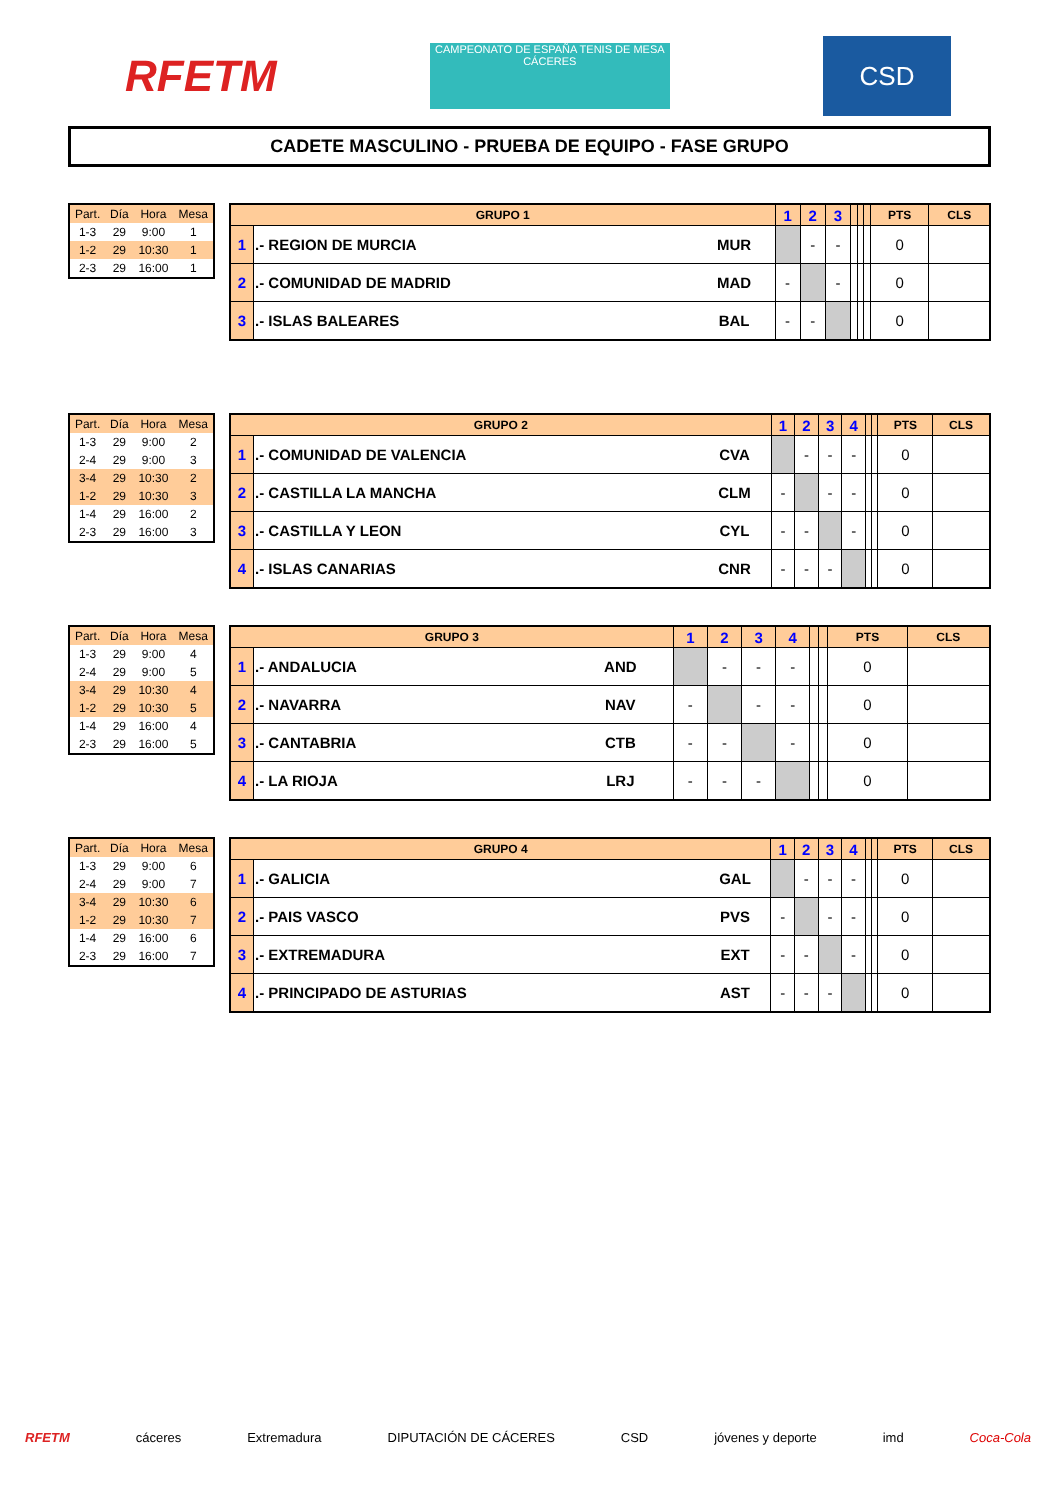RFETM
CAMPEONATO DE ESPAÑA TENIS DE MESA CÁCERES
CSD
CADETE MASCULINO - PRUEBA DE EQUIPO - FASE GRUPO
| Part. | Día | Hora | Mesa |
| --- | --- | --- | --- |
| 1-3 | 29 | 9:00 | 1 |
| 1-2 | 29 | 10:30 | 1 |
| 2-3 | 29 | 16:00 | 1 |
| GRUPO 1 | | | 1 | 2 | 3 | | | | PTS | CLS |
| --- | --- | --- | --- | --- | --- | --- | --- | --- | --- | --- |
| 1 | .- REGION DE MURCIA | MUR | | - | - | | | | 0 | |
| 2 | .- COMUNIDAD DE MADRID | MAD | - | | - | | | | 0 | |
| 3 | .- ISLAS BALEARES | BAL | - | - | | | | | 0 | |
| Part. | Día | Hora | Mesa |
| --- | --- | --- | --- |
| 1-3 | 29 | 9:00 | 2 |
| 2-4 | 29 | 9:00 | 3 |
| 3-4 | 29 | 10:30 | 2 |
| 1-2 | 29 | 10:30 | 3 |
| 1-4 | 29 | 16:00 | 2 |
| 2-3 | 29 | 16:00 | 3 |
| GRUPO 2 | | | 1 | 2 | 3 | 4 | | | PTS | CLS |
| --- | --- | --- | --- | --- | --- | --- | --- | --- | --- | --- |
| 1 | .- COMUNIDAD DE VALENCIA | CVA | | - | - | - | | | 0 | |
| 2 | .- CASTILLA LA MANCHA | CLM | - | | - | - | | | 0 | |
| 3 | .- CASTILLA Y LEON | CYL | - | - | | - | | | 0 | |
| 4 | .- ISLAS CANARIAS | CNR | - | - | - | | | | 0 | |
| Part. | Día | Hora | Mesa |
| --- | --- | --- | --- |
| 1-3 | 29 | 9:00 | 4 |
| 2-4 | 29 | 9:00 | 5 |
| 3-4 | 29 | 10:30 | 4 |
| 1-2 | 29 | 10:30 | 5 |
| 1-4 | 29 | 16:00 | 4 |
| 2-3 | 29 | 16:00 | 5 |
| GRUPO 3 | | | 1 | 2 | 3 | 4 | | | PTS | CLS |
| --- | --- | --- | --- | --- | --- | --- | --- | --- | --- | --- |
| 1 | .- ANDALUCIA | AND | | - | - | - | | | 0 | |
| 2 | .- NAVARRA | NAV | - | | - | - | | | 0 | |
| 3 | .- CANTABRIA | CTB | - | - | | - | | | 0 | |
| 4 | .- LA RIOJA | LRJ | - | - | - | | | | 0 | |
| Part. | Día | Hora | Mesa |
| --- | --- | --- | --- |
| 1-3 | 29 | 9:00 | 6 |
| 2-4 | 29 | 9:00 | 7 |
| 3-4 | 29 | 10:30 | 6 |
| 1-2 | 29 | 10:30 | 7 |
| 1-4 | 29 | 16:00 | 6 |
| 2-3 | 29 | 16:00 | 7 |
| GRUPO 4 | | | 1 | 2 | 3 | 4 | | | PTS | CLS |
| --- | --- | --- | --- | --- | --- | --- | --- | --- | --- | --- |
| 1 | .- GALICIA | GAL | | - | - | - | | | 0 | |
| 2 | .- PAIS VASCO | PVS | - | | - | - | | | 0 | |
| 3 | .- EXTREMADURA | EXT | - | - | | - | | | 0 | |
| 4 | .- PRINCIPADO DE ASTURIAS | AST | - | - | - | | | | 0 | |
RFETM cáceres Extremadura DIPUTACIÓN DE CÁCERES CSD jóvenes y deporte imd Coca-Cola